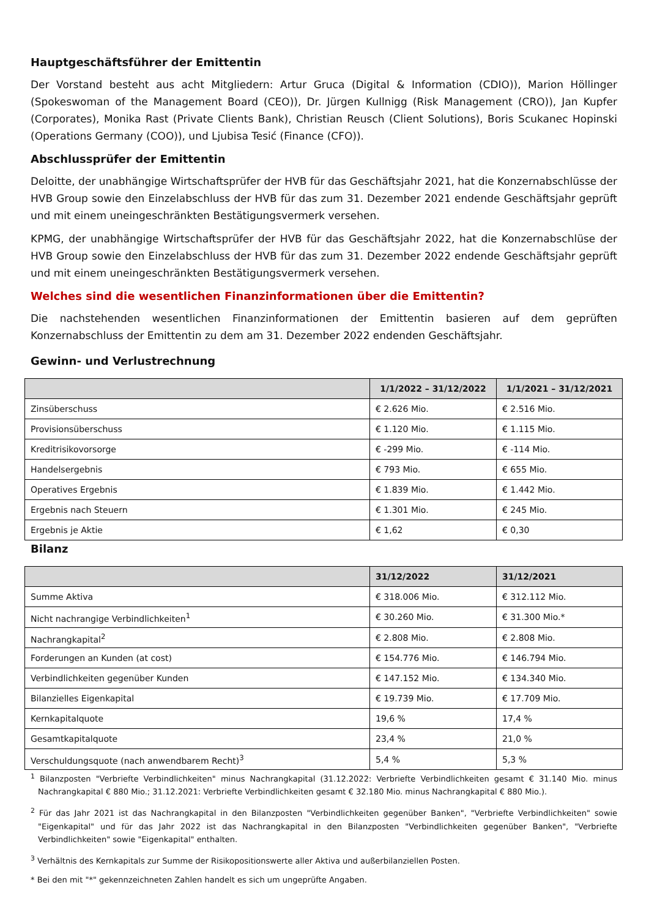Hauptgeschäftsführer der Emittentin
Der Vorstand besteht aus acht Mitgliedern: Artur Gruca (Digital & Information (CDIO)), Marion Höllinger (Spokeswoman of the Management Board (CEO)), Dr. Jürgen Kullnigg (Risk Management (CRO)), Jan Kupfer (Corporates), Monika Rast (Private Clients Bank), Christian Reusch (Client Solutions), Boris Scukanec Hopinski (Operations Germany (COO)), und Ljubisa Tesić (Finance (CFO)).
Abschlussprüfer der Emittentin
Deloitte, der unabhängige Wirtschaftsprüfer der HVB für das Geschäftsjahr 2021, hat die Konzernabschlüsse der HVB Group sowie den Einzelabschluss der HVB für das zum 31. Dezember 2021 endende Geschäftsjahr geprüft und mit einem uneingeschränkten Bestätigungsvermerk versehen.
KPMG, der unabhängige Wirtschaftsprüfer der HVB für das Geschäftsjahr 2022, hat die Konzernabschlüse der HVB Group sowie den Einzelabschluss der HVB für das zum 31. Dezember 2022 endende Geschäftsjahr geprüft und mit einem uneingeschränkten Bestätigungsvermerk versehen.
Welches sind die wesentlichen Finanzinformationen über die Emittentin?
Die nachstehenden wesentlichen Finanzinformationen der Emittentin basieren auf dem geprüften Konzernabschluss der Emittentin zu dem am 31. Dezember 2022 endenden Geschäftsjahr.
Gewinn- und Verlustrechnung
| | 1/1/2022 – 31/12/2022 | 1/1/2021 – 31/12/2021 |
| --- | --- | --- |
| Zinsüberschuss | € 2.626 Mio. | € 2.516 Mio. |
| Provisionsüberschuss | € 1.120 Mio. | € 1.115 Mio. |
| Kreditrisikovorsorge | € -299 Mio. | € -114 Mio. |
| Handelsergebnis | € 793 Mio. | € 655 Mio. |
| Operatives Ergebnis | € 1.839 Mio. | € 1.442 Mio. |
| Ergebnis nach Steuern | € 1.301 Mio. | € 245 Mio. |
| Ergebnis je Aktie | € 1,62 | € 0,30 |
Bilanz
| | 31/12/2022 | 31/12/2021 |
| --- | --- | --- |
| Summe Aktiva | € 318.006 Mio. | € 312.112 Mio. |
| Nicht nachrangige Verbindlichkeiten<sup>1</sup> | € 30.260 Mio. | € 31.300 Mio.* |
| Nachrangkapital<sup>2</sup> | € 2.808 Mio. | € 2.808 Mio. |
| Forderungen an Kunden (at cost) | € 154.776 Mio. | € 146.794 Mio. |
| Verbindlichkeiten gegenüber Kunden | € 147.152 Mio. | € 134.340 Mio. |
| Bilanzielles Eigenkapital | € 19.739 Mio. | € 17.709 Mio. |
| Kernkapitalquote | 19,6 % | 17,4 % |
| Gesamtkapitalquote | 23,4 % | 21,0 % |
| Verschuldungsquote (nach anwendbarem Recht)<sup>3</sup> | 5,4 % | 5,3 % |
<sup>1</sup> Bilanzposten "Verbriefte Verbindlichkeiten" minus Nachrangkapital (31.12.2022: Verbriefte Verbindlichkeiten gesamt € 31.140 Mio. minus Nachrangkapital € 880 Mio.; 31.12.2021: Verbriefte Verbindlichkeiten gesamt € 32.180 Mio. minus Nachrangkapital € 880 Mio.).
<sup>2</sup> Für das Jahr 2021 ist das Nachrangkapital in den Bilanzposten "Verbindlichkeiten gegenüber Banken", "Verbriefte Verbindlichkeiten" sowie "Eigenkapital" und für das Jahr 2022 ist das Nachrangkapital in den Bilanzposten "Verbindlichkeiten gegenüber Banken", "Verbriefte Verbindlichkeiten" sowie "Eigenkapital" enthalten.
<sup>3</sup> Verhältnis des Kernkapitals zur Summe der Risikopositionswerte aller Aktiva und außerbilanziellen Posten.
* Bei den mit "*" gekennzeichneten Zahlen handelt es sich um ungeprüfte Angaben.